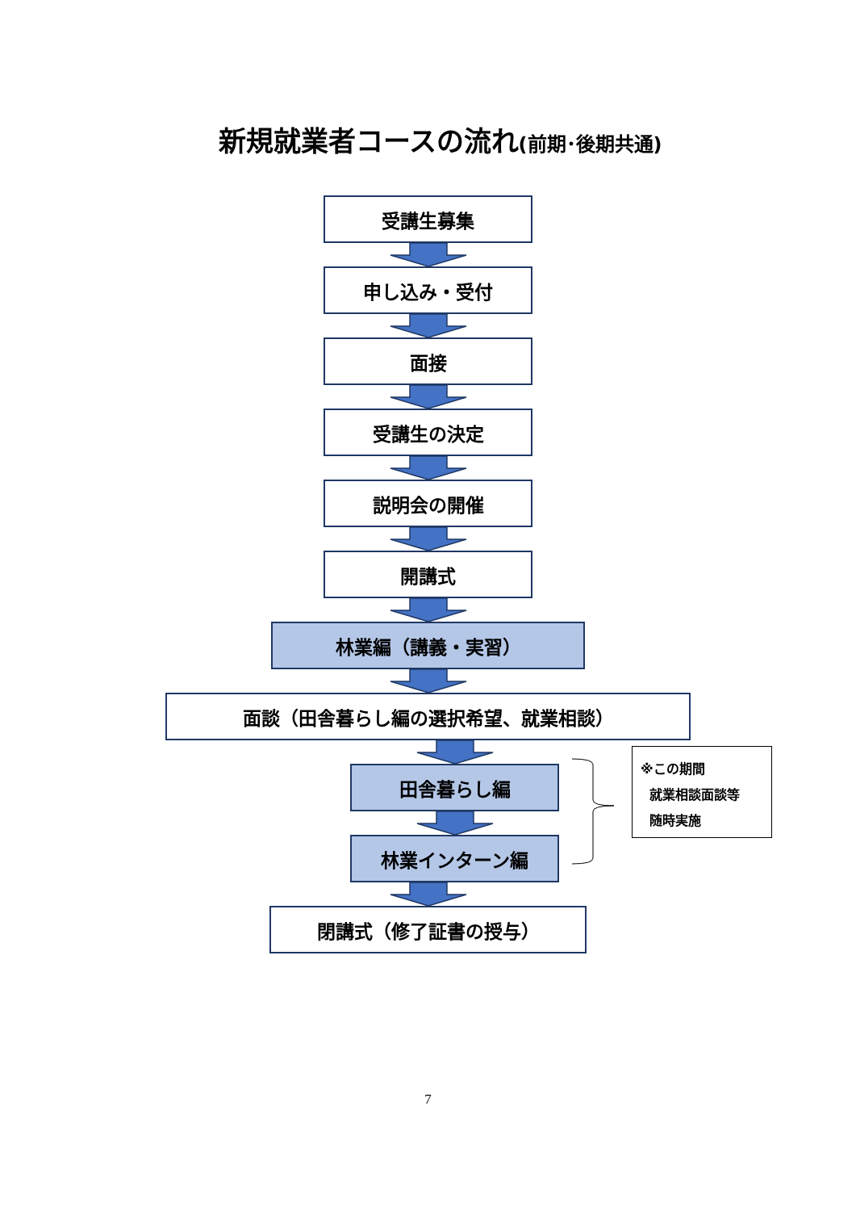新規就業者コースの流れ(前期･後期共通)
受講生募集
申し込み・受付
面接
受講生の決定
説明会の開催
開講式
林業編（講義・実習）
面談（田舎暮らし編の選択希望、就業相談）
田舎暮らし編
林業インターン編
※この期間
就業相談面談等
随時実施
閉講式（修了証書の授与）
7